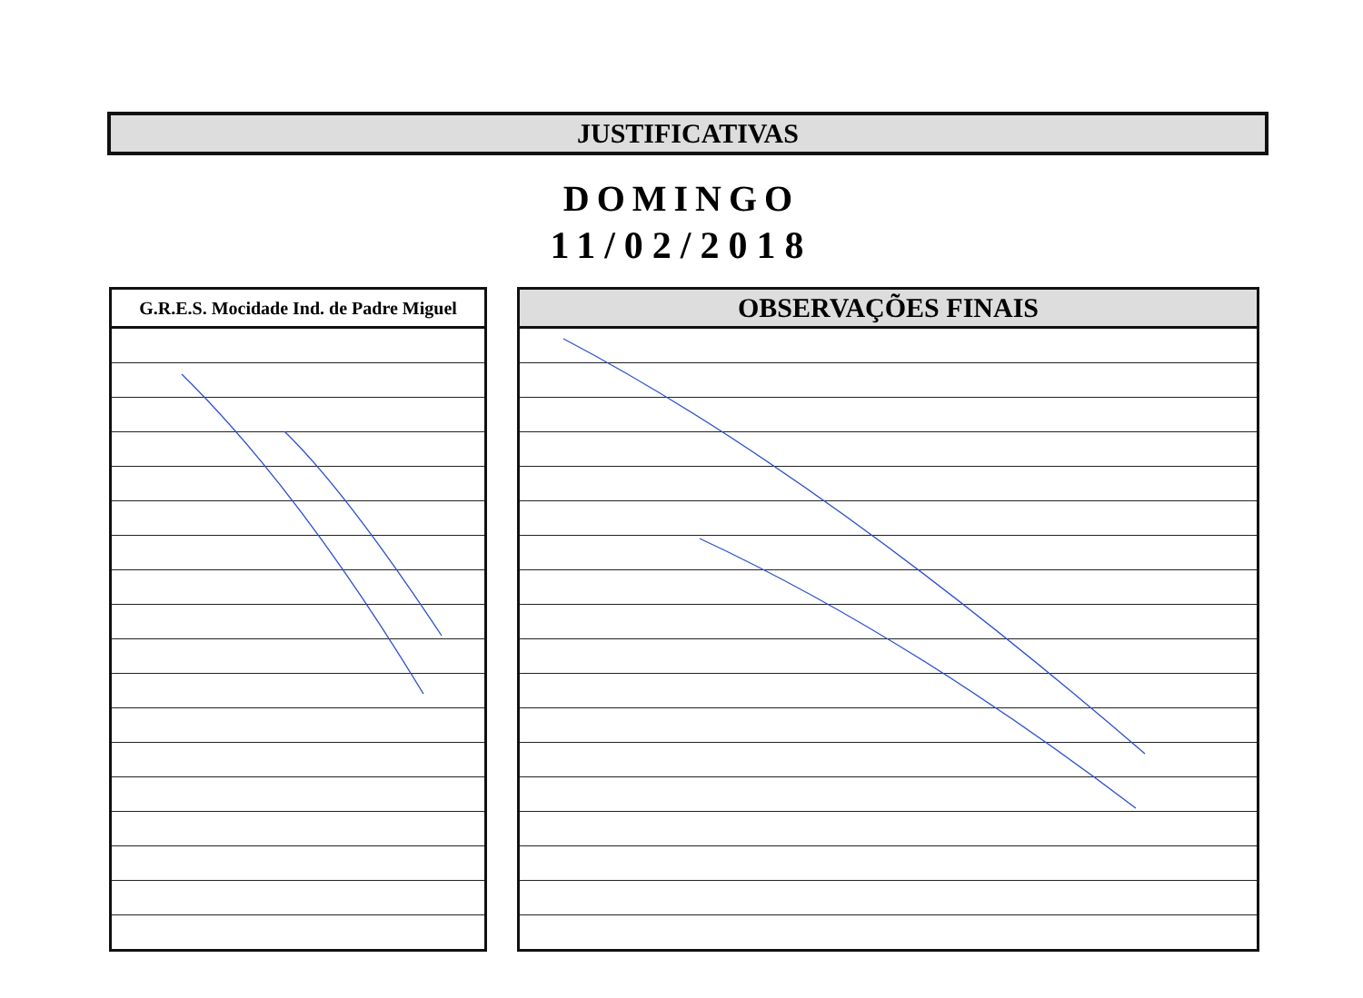JUSTIFICATIVAS
DOMINGO
11/02/2018
| G.R.E.S. Mocidade Ind. de Padre Miguel |
| --- |
| OBSERVAÇÕES FINAIS |
| --- |